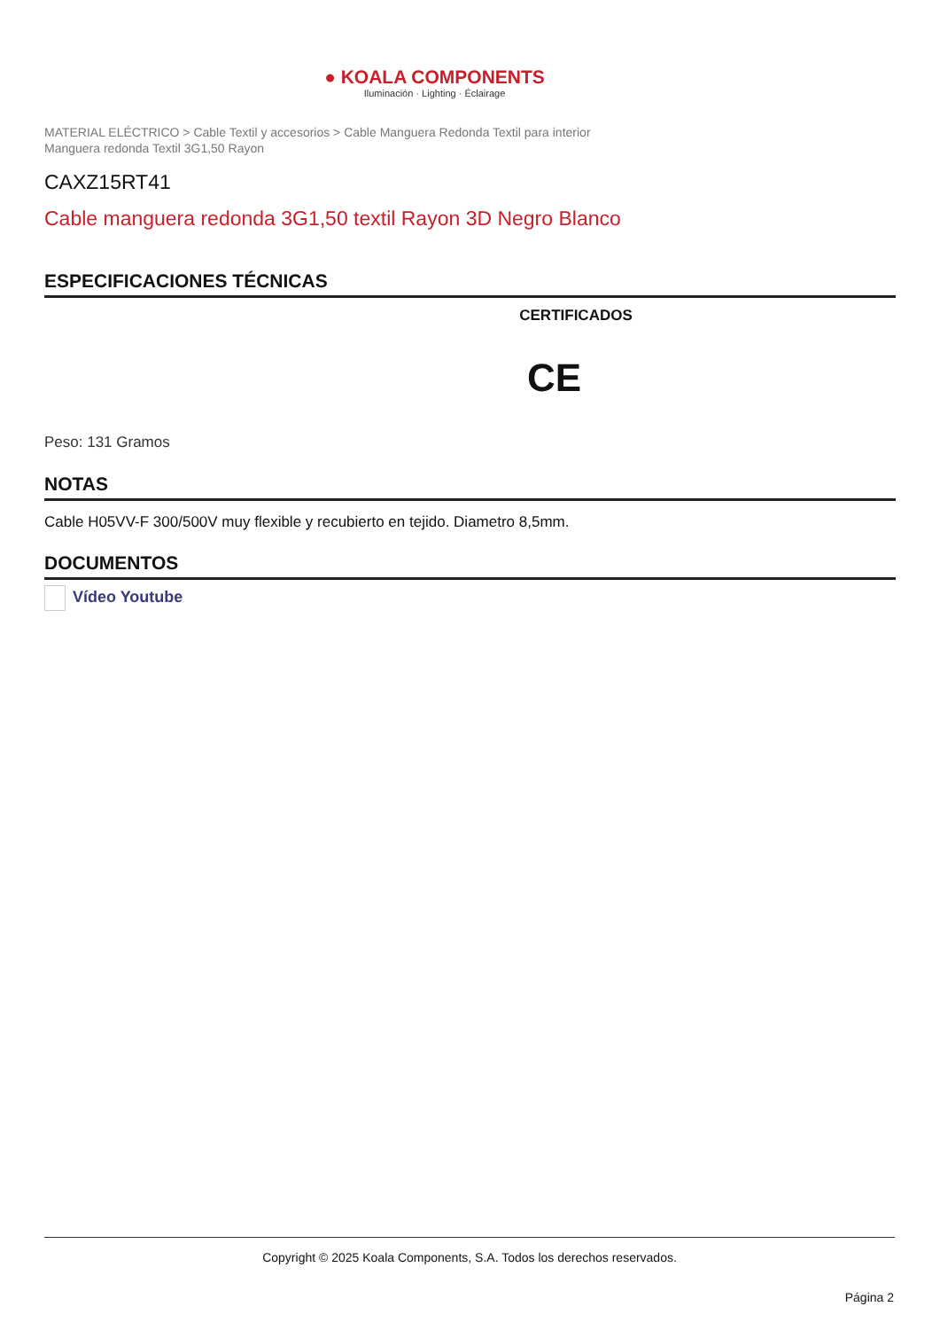● KOALA COMPONENTS
Iluminación · Lighting · Éclairage
MATERIAL ELÉCTRICO > Cable Textil y accesorios > Cable Manguera Redonda Textil para interior
Manguera redonda Textil 3G1,50 Rayon
CAXZ15RT41
Cable manguera redonda 3G1,50 textil Rayon 3D Negro Blanco
ESPECIFICACIONES TÉCNICAS
CERTIFICADOS
CE
Peso: 131 Gramos
NOTAS
Cable H05VV-F 300/500V muy flexible y recubierto en tejido. Diametro 8,5mm.
DOCUMENTOS
Vídeo Youtube
Copyright © 2025 Koala Components, S.A. Todos los derechos reservados.
Página 2